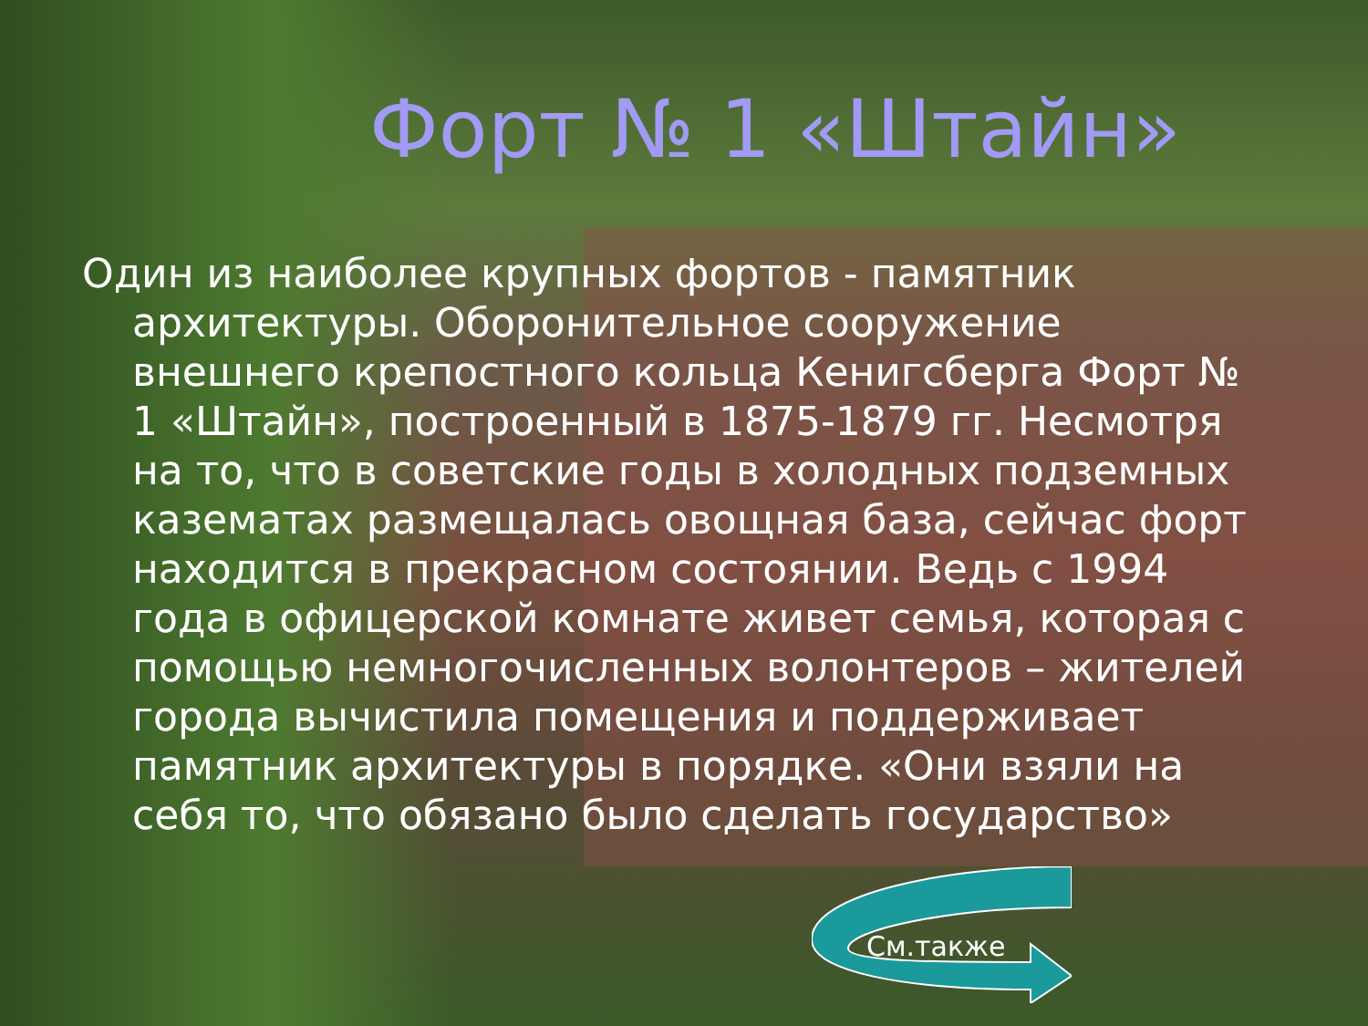Форт № 1 «Штайн»
Один из наиболее крупных фортов - памятник архитектуры. Оборонительное сооружение внешнего крепостного кольца Кенигсберга Форт № 1 «Штайн», построенный в 1875-1879 гг. Несмотря на то, что в советские годы в холодных подземных казематах размещалась овощная база, сейчас форт находится в прекрасном состоянии. Ведь с 1994 года в офицерской комнате живет семья, которая с помощью немногочисленных волонтеров – жителей города вычистила помещения и поддерживает памятник архитектуры в порядке. «Они взяли на себя то, что обязано было сделать государство»
См.также